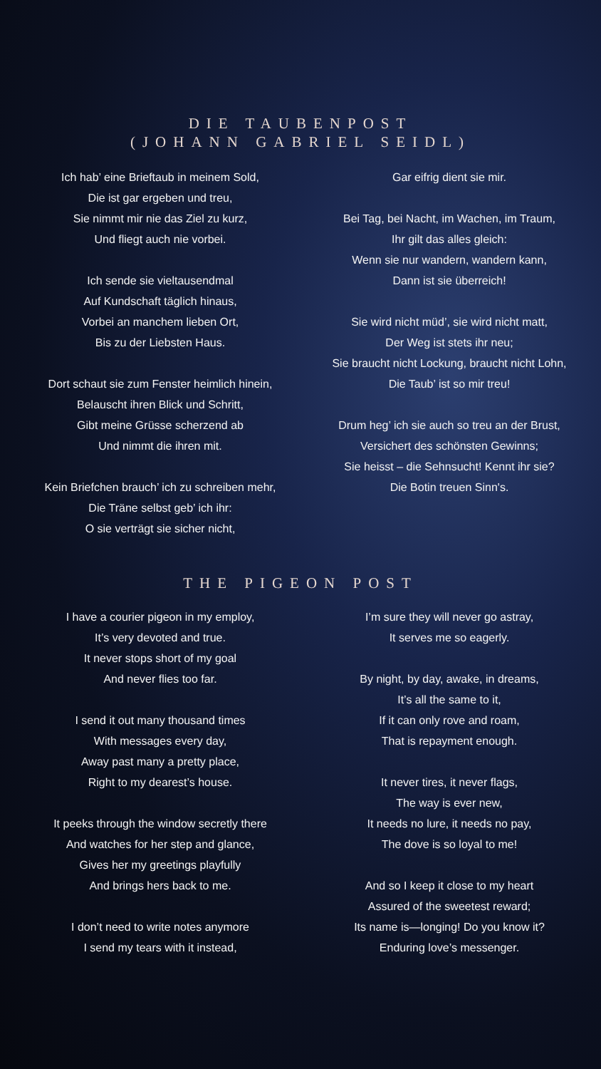DIE TAUBENPOST
(JOHANN GABRIEL SEIDL)
Ich hab’ eine Brieftaub in meinem Sold,
Die ist gar ergeben und treu,
Sie nimmt mir nie das Ziel zu kurz,
Und fliegt auch nie vorbei.
Ich sende sie vieltausendmal
Auf Kundschaft täglich hinaus,
Vorbei an manchem lieben Ort,
Bis zu der Liebsten Haus.
Dort schaut sie zum Fenster heimlich hinein,
Belauscht ihren Blick und Schritt,
Gibt meine Grüsse scherzend ab
Und nimmt die ihren mit.
Kein Briefchen brauch’ ich zu schreiben mehr,
Die Träne selbst geb’ ich ihr:
O sie verträgt sie sicher nicht,
Gar eifrig dient sie mir.
Bei Tag, bei Nacht, im Wachen, im Traum,
Ihr gilt das alles gleich:
Wenn sie nur wandern, wandern kann,
Dann ist sie überreich!
Sie wird nicht müd’, sie wird nicht matt,
Der Weg ist stets ihr neu;
Sie braucht nicht Lockung, braucht nicht Lohn,
Die Taub’ ist so mir treu!
Drum heg’ ich sie auch so treu an der Brust,
Versichert des schönsten Gewinns;
Sie heisst – die Sehnsucht! Kennt ihr sie?
Die Botin treuen Sinn's.
THE PIGEON POST
I have a courier pigeon in my employ,
It’s very devoted and true.
It never stops short of my goal
And never flies too far.
I send it out many thousand times
With messages every day,
Away past many a pretty place,
Right to my dearest’s house.
It peeks through the window secretly there
And watches for her step and glance,
Gives her my greetings playfully
And brings hers back to me.
I don’t need to write notes anymore
I send my tears with it instead,
I’m sure they will never go astray,
It serves me so eagerly.
By night, by day, awake, in dreams,
It’s all the same to it,
If it can only rove and roam,
That is repayment enough.
It never tires, it never flags,
The way is ever new,
It needs no lure, it needs no pay,
The dove is so loyal to me!
And so I keep it close to my heart
Assured of the sweetest reward;
Its name is—longing! Do you know it?
Enduring love’s messenger.